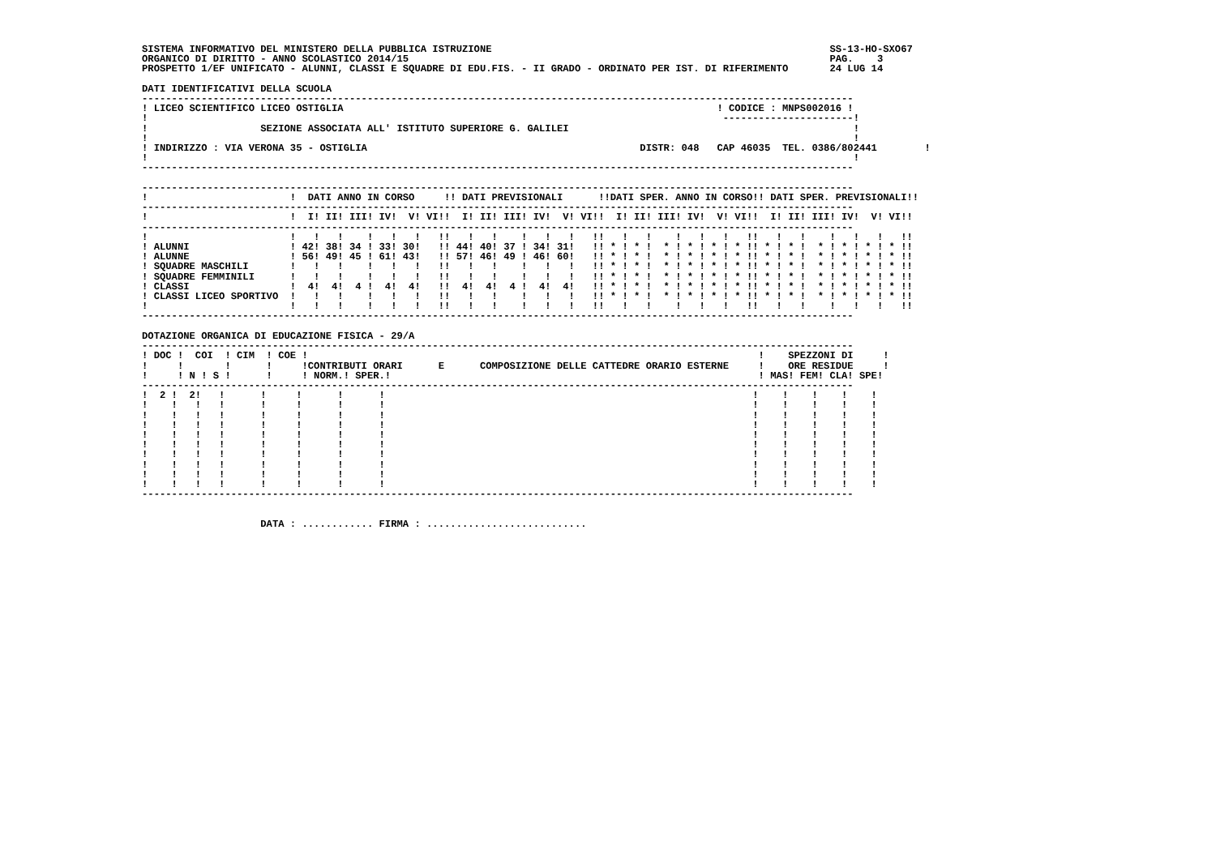SISTEMA INFORMATIVO DEL MINISTERO DELLA PUBBLICA ISTRUZIONE                                                         SS-13-HO-SXO67
ORGANICO DI DIRITTO - ANNO SCOLASTICO 2014/15                                                                       PAG.    3
PROSPETTO 1/EF UNIFICATO - ALUNNI, CLASSI E SQUADRE DI EDU.FIS. - II GRADO - ORDINATO PER IST. DI RIFERIMENTO       24 LUG 14

DATI IDENTIFICATIVI DELLA SCUOLA
------------------------------------------------------------------------------------------------------------------------
! LICEO SCIENTIFICO LICEO OSTIGLIA                                                               ! CODICE : MNPS002016 !
!                                                                                                 ----------------------!
!                   SEZIONE ASSOCIATA ALL' ISTITUTO SUPERIORE G. GALILEI                                                !
!                                                                                                                       !
! INDIRIZZO : VIA VERONA 35 - OSTIGLIA                                              DISTR: 048   CAP 46035  TEL. 0386/802441        !
!                                                                                                                       !
------------------------------------------------------------------------------------------------------------------------

------------------------------------------------------------------------------------------------------------------------
!                        !  DATI ANNO IN CORSO     !! DATI PREVISIONALI      !!DATI SPER. ANNO IN CORSO!! DATI SPER. PREVISIONALI!!
------------------------------------------------------------------------------------------------------------------------
!                        !  I! II! III! IV!  V! VI!!  I! II! III! IV!  V! VI!!  I! II! III! IV!  V! VI!!  I! II! III! IV!  V! VI!!
------------------------------------------------------------------------------------------------------------------------
!                        !   !   !    !   !   !   !!   !   !    !   !   !   !!   !   !    !   !   !   !!   !   !    !   !   !   !!
! ALUNNI                 ! 42! 38! 34 ! 33! 30!   !! 44! 40! 37 ! 34! 31!   !! * ! * !  * ! * ! * ! * !! * ! * !  * ! * ! * ! * !!
! ALUNNE                 ! 56! 49! 45 ! 61! 43!   !! 57! 46! 49 ! 46! 60!   !! * ! * !  * ! * ! * ! * !! * ! * !  * ! * ! * ! * !!
! SQUADRE MASCHILI       !   !   !    !   !   !   !!   !   !    !   !   !   !! * ! * !  * ! * ! * ! * !! * ! * !  * ! * ! * ! * !!
! SQUADRE FEMMINILI      !   !   !    !   !   !   !!   !   !    !   !   !   !! * ! * !  * ! * ! * ! * !! * ! * !  * ! * ! * ! * !!
! CLASSI                 !  4!  4!  4 !  4!  4!   !!  4!  4!  4 !  4!  4!   !! * ! * !  * ! * ! * ! * !! * ! * !  * ! * ! * ! * !!
! CLASSI LICEO SPORTIVO  !   !   !    !   !   !   !!   !   !    !   !   !   !! * ! * !  * ! * ! * ! * !! * ! * !  * ! * ! * ! * !!
!                        !   !   !    !   !   !   !!   !   !    !   !   !   !!   !   !    !   !   !   !!   !   !    !   !   !   !!
------------------------------------------------------------------------------------------------------------------------

DOTAZIONE ORGANICA DI EDUCAZIONE FISICA - 29/A
------------------------------------------------------------------------------------------------------------------------
! DOC !  COI  ! CIM  ! COE !                                                                            !    SPEZZONI DI     !
!     !       !      !     !CONTRIBUTI ORARI      E      COMPOSIZIONE DELLE CATTEDRE ORARIO ESTERNE     !    ORE RESIDUE     !
!     ! N ! S !      !     ! NORM.! SPER.!                                                              ! MAS! FEM! CLA! SPE!
------------------------------------------------------------------------------------------------------------------------
!  2 !  2!   !      !     !      !      !                                                              !    !    !    !    !
!    !   !   !      !     !      !      !                                                              !    !    !    !    !
!    !   !   !      !     !      !      !                                                              !    !    !    !    !
!    !   !   !      !     !      !      !                                                              !    !    !    !    !
!    !   !   !      !     !      !      !                                                              !    !    !    !    !
!    !   !   !      !     !      !      !                                                              !    !    !    !    !
!    !   !   !      !     !      !      !                                                              !    !    !    !    !
!    !   !   !      !     !      !      !                                                              !    !    !    !    !
!    !   !   !      !     !      !      !                                                              !    !    !    !    !
!    !   !   !      !     !      !      !                                                              !    !    !    !    !
------------------------------------------------------------------------------------------------------------------------


                    DATA : ............ FIRMA : ...........................